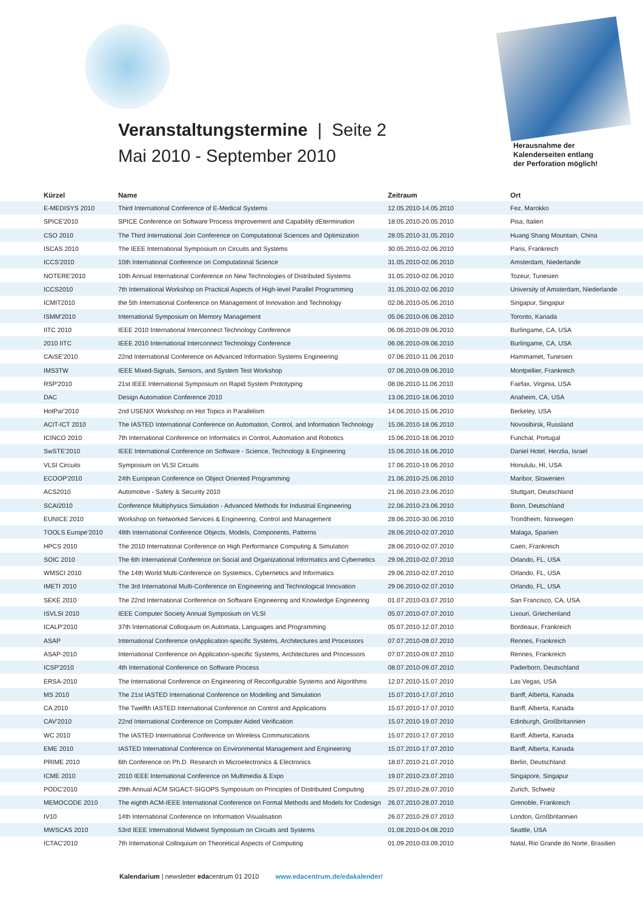Veranstaltungstermine | Seite 2
Mai 2010 - September 2010
Herausnahme der
Kalenderseiten entlang
der Perforation möglich!
| Kürzel | Name | Zeitraum | Ort |
| --- | --- | --- | --- |
| E-MEDISYS 2010 | Third International Conference of E-Medical Systems | 12.05.2010-14.05.2010 | Fez, Marokko |
| SPICE'2010 | SPICE Conference on Software Process Improvement and Capability dEtermination | 18.05.2010-20.05.2010 | Pisa, Italien |
| CSO 2010 | The Third International Join Conference on Computational Sciences and Optimization | 28.05.2010-31.05.2010 | Huang Shang Mountain, China |
| ISCAS 2010 | The IEEE International Symposium on Circuits and Systems | 30.05.2010-02.06.2010 | Paris, Frankreich |
| ICCS'2010 | 10th International Conference on Computational Science | 31.05.2010-02.06.2010 | Amsterdam, Niederlande |
| NOTERE'2010 | 10th Annual International Conference on New Technologies of Distributed Systems | 31.05.2010-02.06.2010 | Tozeur, Tunesien |
| ICCS2010 | 7th International Workshop on Practical Aspects of High-level Parallel Programming | 31.05.2010-02.06.2010 | University of Amsterdam, Niederlande |
| ICMIT2010 | the 5th International Conference on Management of Innovation and Technology | 02.06.2010-05.06.2010 | Singapur, Singapur |
| ISMM'2010 | International Symposium on Memory Management | 05.06.2010-06.06.2010 | Toronto, Kanada |
| IITC 2010 | IEEE 2010 International Interconnect Technology Conference | 06.06.2010-09.06.2010 | Burlingame, CA, USA |
| 2010 IITC | IEEE 2010 International Interconnect Technology Conference | 06.06.2010-09.06.2010 | Burlingame, CA, USA |
| CAiSE'2010 | 22nd International Conference on Advanced Information Systems Engineering | 07.06.2010-11.06.2010 | Hammamet, Tunesien |
| IMS3TW | IEEE Mixed-Signals, Sensors, and System Test Workshop | 07.06.2010-09.06.2010 | Montpellier, Frankreich |
| RSP'2010 | 21st IEEE International Symposium on Rapid System Prototyping | 08.06.2010-11.06.2010 | Fairfax, Virginia, USA |
| DAC | Design Automation Conference 2010 | 13.06.2010-18.06.2010 | Anaheim, CA, USA |
| HotPar'2010 | 2nd USENIX Workshop on Hot Topics in Parallelism | 14.06.2010-15.06.2010 | Berkeley, USA |
| ACIT-ICT 2010 | The IASTED International Conference on Automation, Control, and Information Technology | 15.06.2010-18.06.2010 | Novosibirsk, Russland |
| ICINCO 2010 | 7th International Conference on Informatics in Control, Automation and Robotics | 15.06.2010-18.06.2010 | Funchal, Portugal |
| SwSTE'2010 | IEEE International Conference on Software - Science, Technology & Engineering | 15.06.2010-16.06.2010 | Daniel Hotel, Herzlia, Israel |
| VLSI Circuits | Symposium on VLSI Circuits | 17.06.2010-19.06.2010 | Honululu, HI, USA |
| ECOOP'2010 | 24th European Conference on Object Oriented Programming | 21.06.2010-25.06.2010 | Maribor, Slowenien |
| ACS2010 | Automotive - Safety & Security 2010 | 21.06.2010-23.06.2010 | Stuttgart, Deutschland |
| SCAI2010 | Conference Multiphysics Simulation - Advanced Methods for Industrial Engineering | 22.06.2010-23.06.2010 | Bonn, Deutschland |
| EUNICE 2010 | Workshop on Networked Services & Engineering, Control and Management | 28.06.2010-30.06.2010 | Trondheim, Norwegen |
| TOOLS Europe'2010 | 48th International Conference Objects, Models, Components, Patterns | 28.06.2010-02.07.2010 | Malaga, Spanien |
| HPCS 2010 | The 2010 International Conference on High Performance Computing & Simulation | 28.06.2010-02.07.2010 | Caen, Frankreich |
| SOIC 2010 | The 6th International Conference on Social and Organizational Informatics and Cybernetics | 29.06.2010-02.07.2010 | Orlando, FL, USA |
| WMSCI 2010 | The 14th World Multi-Conference on Systemics, Cybernetics and Informatics | 29.06.2010-02.07.2010 | Orlando, FL, USA |
| IMETI 2010 | The 3rd International Multi-Conference on Engineering and Technological Innovation | 29.06.2010-02.07.2010 | Orlando, FL, USA |
| SEKE 2010 | The 22nd International Conference on Software Engineering and Knowledge Engineering | 01.07.2010-03.07.2010 | San Francisco, CA, USA |
| ISVLSI 2010 | IEEE Computer Society Annual Symposium on VLSI | 05.07.2010-07.07.2010 | Lixouri, Griechenland |
| ICALP'2010 | 37th International Colloquium on Automata, Languages and Programming | 05.07.2010-12.07.2010 | Bordeaux, Frankreich |
| ASAP | International Conference onApplication-specific Systems, Architectures and Processors | 07.07.2010-09.07.2010 | Rennes, Frankreich |
| ASAP-2010 | International Conference on Application-specific Systems, Architectures and Processors | 07.07.2010-09.07.2010 | Rennes, Frankreich |
| ICSP'2010 | 4th International Conference on Software Process | 08.07.2010-09.07.2010 | Paderborn, Deutschland |
| ERSA-2010 | The International Conference on Engineering of Reconfigurable Systems and Algorithms | 12.07.2010-15.07.2010 | Las Vegas, USA |
| MS 2010 | The 21st IASTED International Conference on Modelling and Simulation | 15.07.2010-17.07.2010 | Banff, Alberta, Kanada |
| CA 2010 | The Twelfth IASTED International Conference on Control and Applications | 15.07.2010-17.07.2010 | Banff, Alberta, Kanada |
| CAV'2010 | 22nd International Conference on Computer Aided Verification | 15.07.2010-19.07.2010 | Edinburgh, Großbritannien |
| WC 2010 | The IASTED International Conference on Wireless Communications | 15.07.2010-17.07.2010 | Banff, Alberta, Kanada |
| EME 2010 | IASTED International Conference on Environmental Management and Engineering | 15.07.2010-17.07.2010 | Banff, Alberta, Kanada |
| PRIME 2010 | 6th Conference on Ph.D. Research in Microelectronics & Electronics | 18.07.2010-21.07.2010 | Berlin, Deutschland |
| ICME 2010 | 2010 IEEE International Conference on Multimedia & Expo | 19.07.2010-23.07.2010 | Singapore, Singapur |
| PODC'2010 | 29th Annual ACM SIGACT-SIGOPS Symposium on Principles of Distributed Computing | 25.07.2010-28.07.2010 | Zurich, Schweiz |
| MEMOCODE 2010 | The eighth ACM-IEEE International Conference on Formal Methods and Models for Codesign | 26.07.2010-28.07.2010 | Grenoble, Frankreich |
| IV10 | 14th International Conference on Information Visualisation | 26.07.2010-29.07.2010 | London, Großbritannien |
| MWSCAS 2010 | 53rd IEEE International Midwest Symposium on Circuits and Systems | 01.08.2010-04.08.2010 | Seattle, USA |
| ICTAC'2010 | 7th International Colloquium on Theoretical Aspects of Computing | 01.09.2010-03.09.2010 | Natal, Rio Grande do Norte, Brasilien |
Kalendarium | newsletter edacentrum 01 2010 www.edacentrum.de/edakalender/